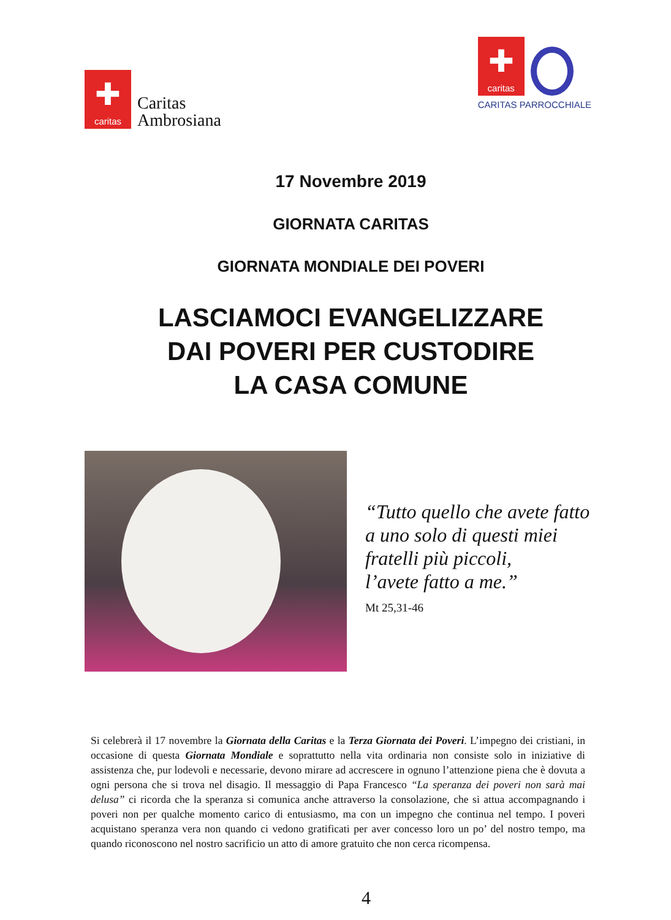✚
caritas
Caritas
Ambrosiana
✚
caritas
CARITAS PARROCCHIALE
17 Novembre 2019
GIORNATA CARITAS
GIORNATA MONDIALE DEI POVERI
LASCIAMOCI EVANGELIZZARE
DAI POVERI PER CUSTODIRE
LA CASA COMUNE
“Tutto quello che avete fatto
a uno solo di questi miei
fratelli più piccoli,
l’avete fatto a me.”
Mt 25,31-46
Si celebrerà il 17 novembre la Giornata della Caritas e la Terza Giornata dei Poveri. L’impegno dei cristiani, in occasione di questa Giornata Mondiale e soprattutto nella vita ordinaria non consiste solo in iniziative di assistenza che, pur lodevoli e necessarie, devono mirare ad accrescere in ognuno l’attenzione piena che è dovuta a ogni persona che si trova nel disagio. Il messaggio di Papa Francesco “La speranza dei poveri non sarà mai delusa” ci ricorda che la speranza si comunica anche attraverso la consolazione, che si attua accompagnando i poveri non per qualche momento carico di entusiasmo, ma con un impegno che continua nel tempo. I poveri acquistano speranza vera non quando ci vedono gratificati per aver concesso loro un po’ del nostro tempo, ma quando riconoscono nel nostro sacrificio un atto di amore gratuito che non cerca ricompensa.
4